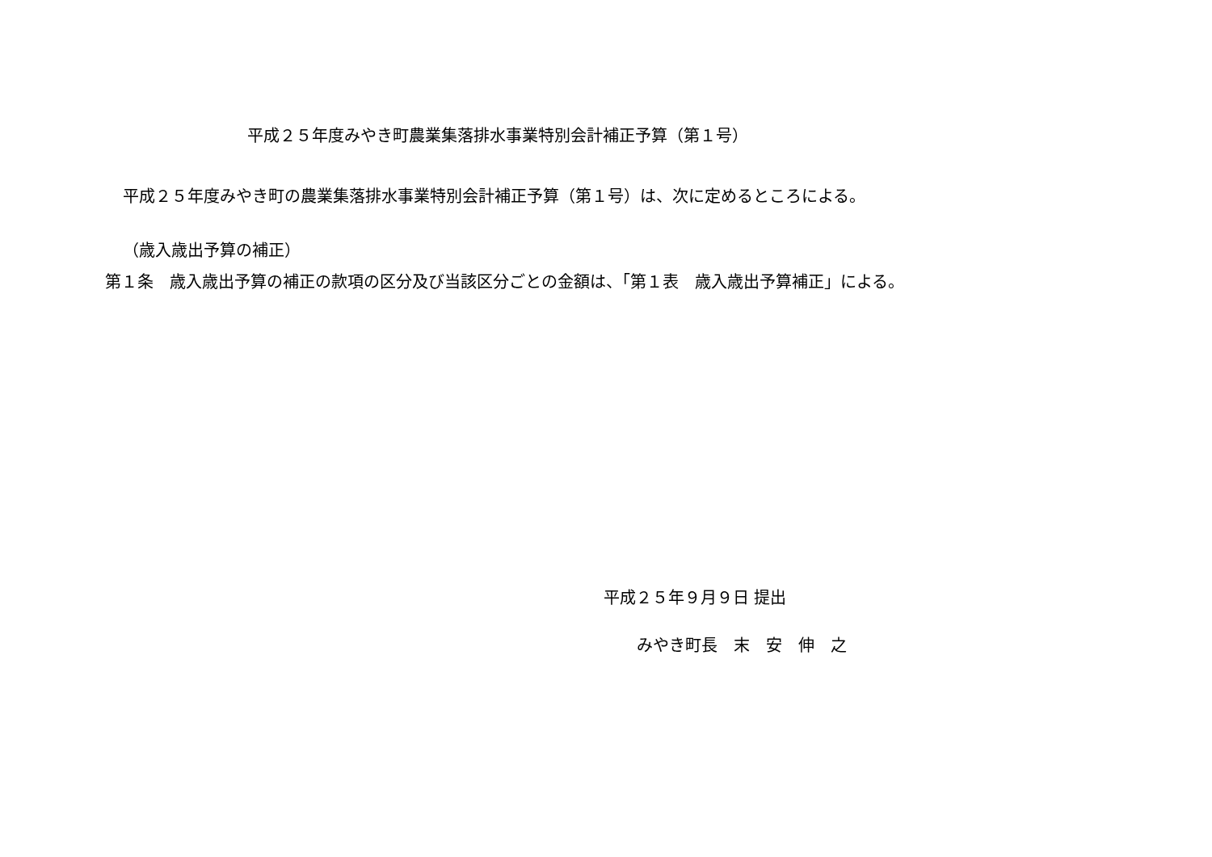平成２５年度みやき町農業集落排水事業特別会計補正予算（第１号）
平成２５年度みやき町の農業集落排水事業特別会計補正予算（第１号）は、次に定めるところによる。
（歳入歳出予算の補正）
第１条　歳入歳出予算の補正の款項の区分及び当該区分ごとの金額は、「第１表　歳入歳出予算補正」による。
平成２５年９月９日 提出
みやき町長　末　安　伸　之